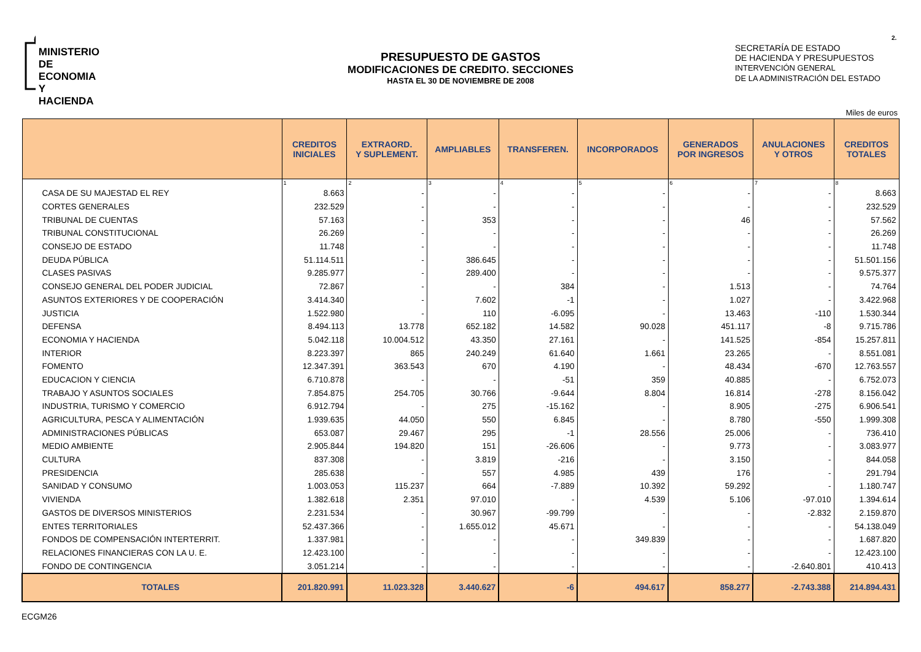MINISTERIO
DE ECONOMIA
Y HACIENDA
PRESUPUESTO DE GASTOS
MODIFICACIONES DE CREDITO. SECCIONES
HASTA EL 30 DE NOVIEMBRE DE 2008
2.
SECRETARÍA DE ESTADO
DE HACIENDA Y PRESUPUESTOS
INTERVENCIÓN GENERAL
DE LA ADMINISTRACIÓN DEL ESTADO
Miles de euros
| | CREDITOS INICIALES | EXTRAORD. Y SUPLEMENT. | AMPLIABLES | TRANSFEREN. | INCORPORADOS | GENERADOS POR INGRESOS | ANULACIONES Y OTROS | CREDITOS TOTALES |
| --- | --- | --- | --- | --- | --- | --- | --- | --- |
| | 1 | 2 | 3 | 4 | 5 | 6 | 7 | 8 |
| CASA DE SU MAJESTAD EL REY | 8.663 | - | - | - | - | - | - | 8.663 |
| CORTES GENERALES | 232.529 | - | - | - | - | - | - | 232.529 |
| TRIBUNAL DE CUENTAS | 57.163 | - | 353 | - | - | 46 | - | 57.562 |
| TRIBUNAL CONSTITUCIONAL | 26.269 | - | - | - | - | - | - | 26.269 |
| CONSEJO DE ESTADO | 11.748 | - | - | - | - | - | - | 11.748 |
| DEUDA PÚBLICA | 51.114.511 | - | 386.645 | - | - | - | - | 51.501.156 |
| CLASES PASIVAS | 9.285.977 | - | 289.400 | - | - | - | - | 9.575.377 |
| CONSEJO GENERAL DEL PODER JUDICIAL | 72.867 | - | - | 384 | - | 1.513 | - | 74.764 |
| ASUNTOS EXTERIORES Y DE COOPERACIÓN | 3.414.340 | - | 7.602 | -1 | - | 1.027 | - | 3.422.968 |
| JUSTICIA | 1.522.980 | - | 110 | -6.095 | - | 13.463 | -110 | 1.530.344 |
| DEFENSA | 8.494.113 | 13.778 | 652.182 | 14.582 | 90.028 | 451.117 | -8 | 9.715.786 |
| ECONOMIA Y HACIENDA | 5.042.118 | 10.004.512 | 43.350 | 27.161 | - | 141.525 | -854 | 15.257.811 |
| INTERIOR | 8.223.397 | 865 | 240.249 | 61.640 | 1.661 | 23.265 | - | 8.551.081 |
| FOMENTO | 12.347.391 | 363.543 | 670 | 4.190 | - | 48.434 | -670 | 12.763.557 |
| EDUCACION Y CIENCIA | 6.710.878 | - | - | -51 | 359 | 40.885 | - | 6.752.073 |
| TRABAJO Y ASUNTOS SOCIALES | 7.854.875 | 254.705 | 30.766 | -9.644 | 8.804 | 16.814 | -278 | 8.156.042 |
| INDUSTRIA, TURISMO Y COMERCIO | 6.912.794 | - | 275 | -15.162 | - | 8.905 | -275 | 6.906.541 |
| AGRICULTURA, PESCA Y ALIMENTACIÓN | 1.939.635 | 44.050 | 550 | 6.845 | - | 8.780 | -550 | 1.999.308 |
| ADMINISTRACIONES PÚBLICAS | 653.087 | 29.467 | 295 | -1 | 28.556 | 25.006 | - | 736.410 |
| MEDIO AMBIENTE | 2.905.844 | 194.820 | 151 | -26.606 | - | 9.773 | - | 3.083.977 |
| CULTURA | 837.308 | - | 3.819 | -216 | - | 3.150 | - | 844.058 |
| PRESIDENCIA | 285.638 | - | 557 | 4.985 | 439 | 176 | - | 291.794 |
| SANIDAD Y CONSUMO | 1.003.053 | 115.237 | 664 | -7.889 | 10.392 | 59.292 | - | 1.180.747 |
| VIVIENDA | 1.382.618 | 2.351 | 97.010 | - | 4.539 | 5.106 | -97.010 | 1.394.614 |
| GASTOS DE DIVERSOS MINISTERIOS | 2.231.534 | - | 30.967 | -99.799 | - | - | -2.832 | 2.159.870 |
| ENTES TERRITORIALES | 52.437.366 | - | 1.655.012 | 45.671 | - | - | - | 54.138.049 |
| FONDOS DE COMPENSACIÓN INTERTERRIT. | 1.337.981 | - | - | - | 349.839 | - | - | 1.687.820 |
| RELACIONES FINANCIERAS CON LA U. E. | 12.423.100 | - | - | - | - | - | - | 12.423.100 |
| FONDO DE CONTINGENCIA | 3.051.214 | - | - | - | - | - | -2.640.801 | 410.413 |
| TOTALES | 201.820.991 | 11.023.328 | 3.440.627 | -6 | 494.617 | 858.277 | -2.743.388 | 214.894.431 |
ECGM26